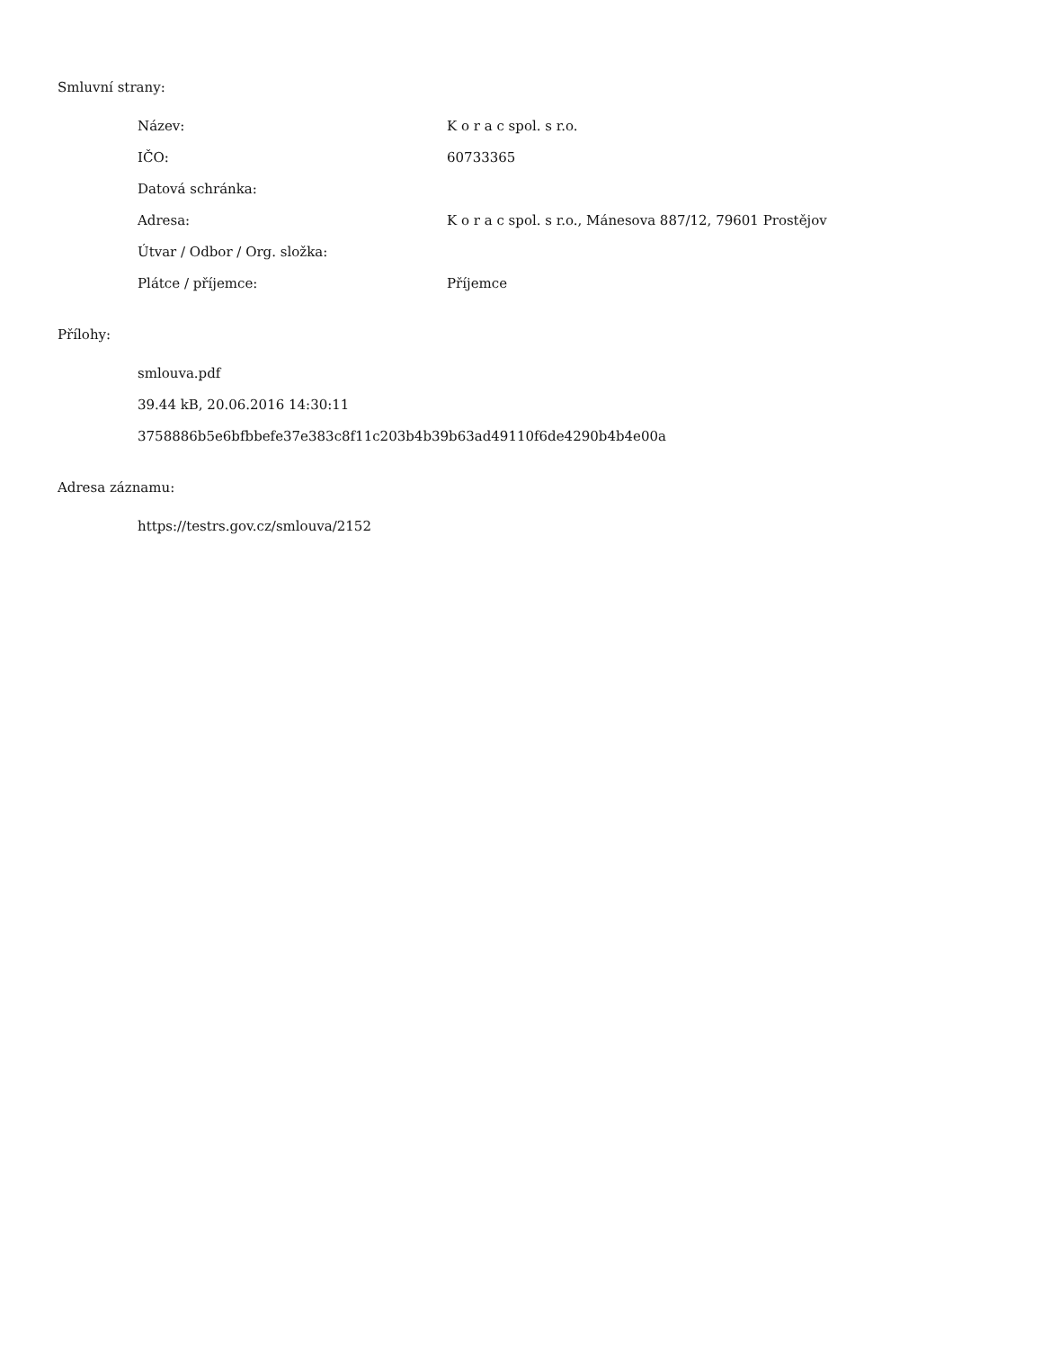Smluvní strany:
| Název: | K o r a c spol. s r.o. |
| IČO: | 60733365 |
| Datová schránka: | |
| Adresa: | K o r a c spol. s r.o., Mánesova 887/12, 79601 Prostějov |
| Útvar / Odbor / Org. složka: | |
| Plátce / příjemce: | Příjemce |
Přílohy:
smlouva.pdf
39.44 kB, 20.06.2016 14:30:11
3758886b5e6bfbbefe37e383c8f11c203b4b39b63ad49110f6de4290b4b4e00a
Adresa záznamu:
https://testrs.gov.cz/smlouva/2152